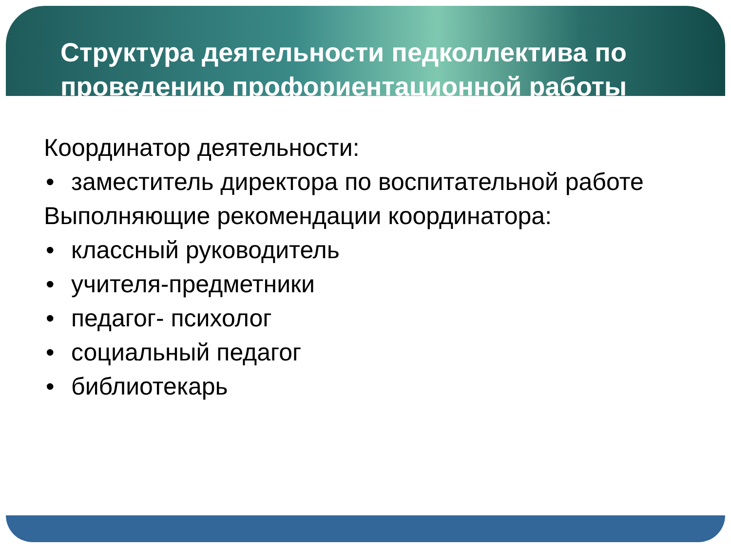Структура деятельности педколлектива по проведению профориентационной работы
Координатор деятельности:
• заместитель директора по воспитательной работе
Выполняющие рекомендации координатора:
• классный руководитель
• учителя-предметники
• педагог- психолог
• социальный педагог
• библиотекарь